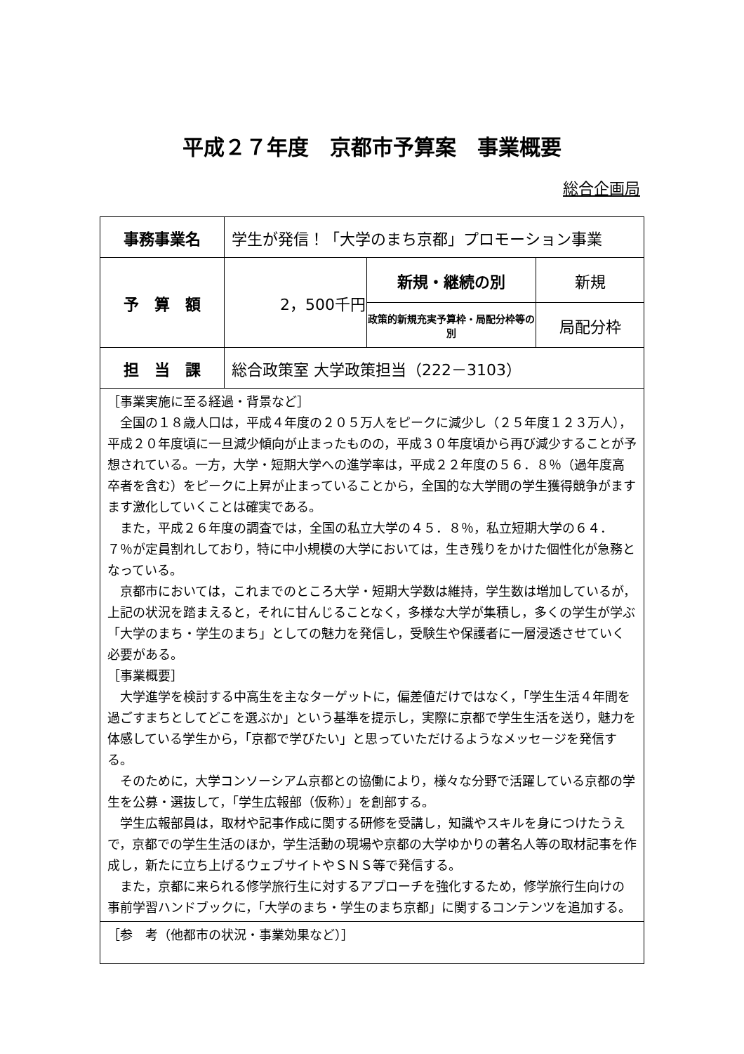平成２７年度　京都市予算案　事業概要
総合企画局
| 事務事業名 | 学生が発信！「大学のまち京都」プロモーション事業 | | |
| 予 算 額 | 2，500千円 | 新規・継続の別 | 新規 |
| | | 政策的新規充実予算枠・局配分枠等の別 | 局配分枠 |
| 担 当 課 | 総合政策室 大学政策担当（222－3103） | | |
| ［事業実施に至る経過・背景など］ 全国の１８歳人口は，平成４年度の２０５万人をピークに減少し（２５年度１２３万人），平成２０年度頃に一旦減少傾向が止まったものの，平成３０年度頃から再び減少することが予想されている。一方，大学・短期大学への進学率は，平成２２年度の５６．８％（過年度高卒者を含む）をピークに上昇が止まっていることから，全国的な大学間の学生獲得競争がますます激化していくことは確実である。 また，平成２６年度の調査では，全国の私立大学の４５．８％，私立短期大学の６４．７％が定員割れしており，特に中小規模の大学においては，生き残りをかけた個性化が急務となっている。 京都市においては，これまでのところ大学・短期大学数は維持，学生数は増加しているが，上記の状況を踏まえると，それに甘んじることなく，多様な大学が集積し，多くの学生が学ぶ「大学のまち・学生のまち」としての魅力を発信し，受験生や保護者に一層浸透させていく必要がある。 ［事業概要］ 大学進学を検討する中高生を主なターゲットに，偏差値だけではなく，「学生生活４年間を過ごすまちとしてどこを選ぶか」という基準を提示し，実際に京都で学生生活を送り，魅力を体感している学生から，「京都で学びたい」と思っていただけるようなメッセージを発信する。 そのために，大学コンソーシアム京都との協働により，様々な分野で活躍している京都の学生を公募・選抜して，「学生広報部（仮称）」を創部する。 学生広報部員は，取材や記事作成に関する研修を受講し，知識やスキルを身につけたうえで，京都での学生生活のほか，学生活動の現場や京都の大学ゆかりの著名人等の取材記事を作成し，新たに立ち上げるウェブサイトやＳＮＳ等で発信する。 また，京都に来られる修学旅行生に対するアプローチを強化するため，修学旅行生向けの事前学習ハンドブックに，「大学のまち・学生のまち京都」に関するコンテンツを追加する。 | | | |
| ［参 考（他都市の状況・事業効果など）］ | | | |